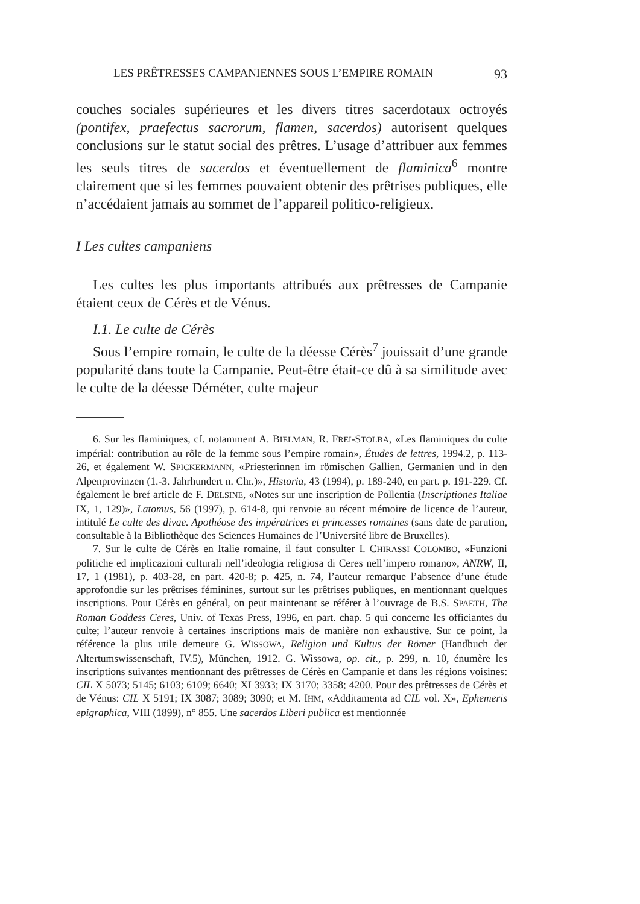LES PRÊTRESSES CAMPANIENNES SOUS L’EMPIRE ROMAIN 93
couches sociales supérieures et les divers titres sacerdotaux octroyés (pontifex, praefectus sacrorum, flamen, sacerdos) autorisent quelques conclusions sur le statut social des prêtres. L’usage d’attribuer aux femmes les seuls titres de sacerdos et éventuellement de flaminica<sup>6</sup> montre clairement que si les femmes pouvaient obtenir des prêtrises publiques, elle n’accédaient jamais au sommet de l’appareil politico-religieux.
I Les cultes campaniens
Les cultes les plus importants attribués aux prêtresses de Campanie étaient ceux de Cérès et de Vénus.
I.1. Le culte de Cérès
Sous l’empire romain, le culte de la déesse Cérès<sup>7</sup> jouissait d’une grande popularité dans toute la Campanie. Peut-être était-ce dû à sa similitude avec le culte de la déesse Déméter, culte majeur
6. Sur les flaminiques, cf. notamment A. BIELMAN, R. FREI-STOLBA, «Les flaminiques du culte impérial: contribution au rôle de la femme sous l’empire romain», Études de lettres, 1994.2, p. 113-26, et également W. SPICKERMANN, «Priesterinnen im römischen Gallien, Germanien und in den Alpenprovinzen (1.-3. Jahrhundert n. Chr.)», Historia, 43 (1994), p. 189-240, en part. p. 191-229. Cf. également le bref article de F. DELSINE, «Notes sur une inscription de Pollentia (Inscriptiones Italiae IX, 1, 129)», Latomus, 56 (1997), p. 614-8, qui renvoie au récent mémoire de licence de l’auteur, intitulé Le culte des divae. Apothéose des impératrices et princesses romaines (sans date de parution, consultable à la Bibliothèque des Sciences Humaines de l’Université libre de Bruxelles).
7. Sur le culte de Cérès en Italie romaine, il faut consulter I. CHIRASSI COLOMBO, «Funzioni politiche ed implicazioni culturali nell’ideologia religiosa di Ceres nell’impero romano», ANRW, II, 17, 1 (1981), p. 403-28, en part. 420-8; p. 425, n. 74, l’auteur remarque l’absence d’une étude approfondie sur les prêtrises féminines, surtout sur les prêtrises publiques, en mentionnant quelques inscriptions. Pour Cérès en général, on peut maintenant se référer à l’ouvrage de B.S. SPAETH, The Roman Goddess Ceres, Univ. of Texas Press, 1996, en part. chap. 5 qui concerne les officiantes du culte; l’auteur renvoie à certaines inscriptions mais de manière non exhaustive. Sur ce point, la référence la plus utile demeure G. WISSOWA, Religion und Kultus der Römer (Handbuch der Altertumswissenschaft, IV.5), München, 1912. G. Wissowa, op. cit., p. 299, n. 10, énumère les inscriptions suivantes mentionnant des prêtresses de Cérès en Campanie et dans les régions voisines: CIL X 5073; 5145; 6103; 6109; 6640; XI 3933; IX 3170; 3358; 4200. Pour des prêtresses de Cérès et de Vénus: CIL X 5191; IX 3087; 3089; 3090; et M. IHM, «Additamenta ad CIL vol. X», Ephemeris epigraphica, VIII (1899), n° 855. Une sacerdos Liberi publica est mentionnée